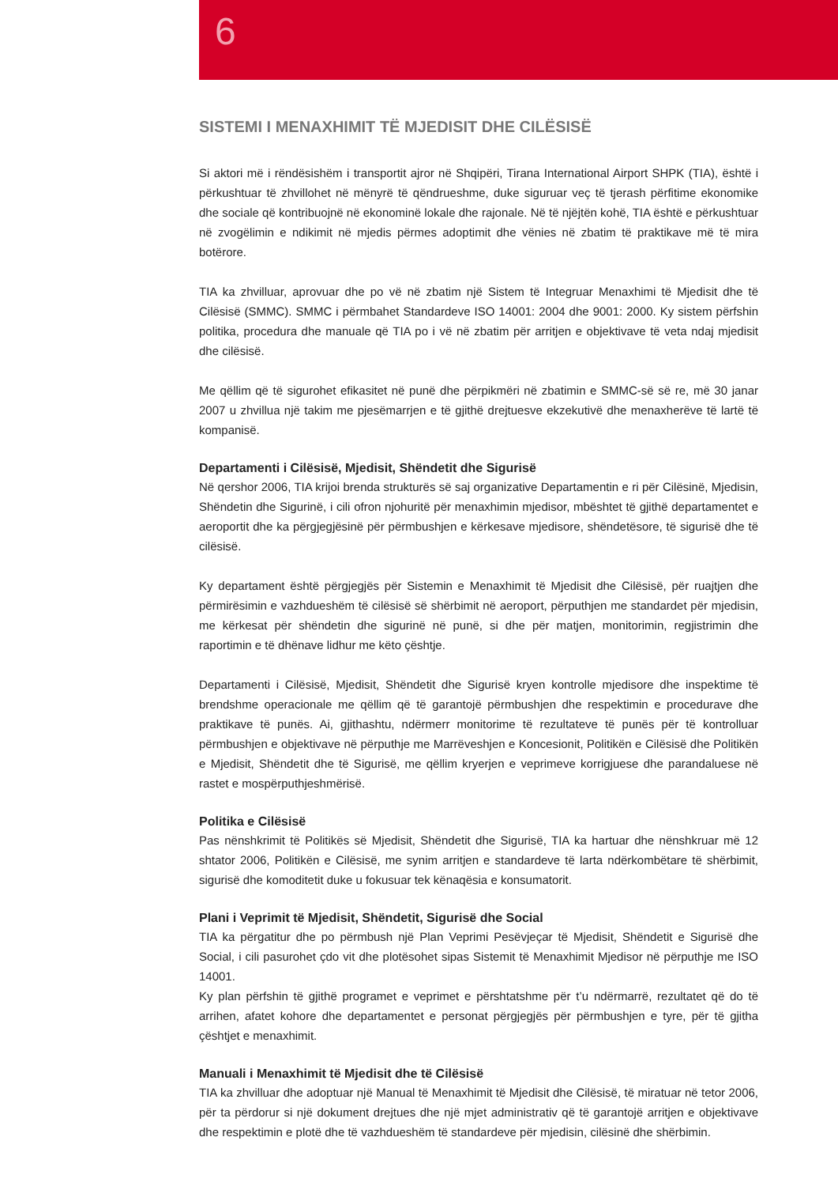6
SISTEMI I MENAXHIMIT TË MJEDISIT DHE CILËSISË
Si aktori më i rëndësishëm i transportit ajror në Shqipëri, Tirana International Airport SHPK (TIA), është i përkushtuar të zhvillohet në mënyrë të qëndrueshme, duke siguruar veç të tjerash përfitime ekonomike dhe sociale që kontribuojnë në ekonominë lokale dhe rajonale. Në të njëjtën kohë, TIA është e përkushtuar në zvogëlimin e ndikimit në mjedis përmes adoptimit dhe vënies në zbatim të praktikave më të mira botërore.
TIA ka zhvilluar, aprovuar dhe po vë në zbatim një Sistem të Integruar Menaxhimi të Mjedisit dhe të Cilësisë (SMMC). SMMC i përmbahet Standardeve ISO 14001: 2004 dhe 9001: 2000. Ky sistem përfshin politika, procedura dhe manuale që TIA po i vë në zbatim për arritjen e objektivave të veta ndaj mjedisit dhe cilësisë.
Me qëllim që të sigurohet efikasitet në punë dhe përpikmëri në zbatimin e SMMC-së së re, më 30 janar 2007 u zhvillua një takim me pjesëmarrjen e të gjithë drejtuesve ekzekutivë dhe menaxherëve të lartë të kompanisë.
Departamenti i Cilësisë, Mjedisit, Shëndetit dhe Sigurisë
Në qershor 2006, TIA krijoi brenda strukturës së saj organizative Departamentin e ri për Cilësinë, Mjedisin, Shëndetin dhe Sigurinë, i cili ofron njohuritë për menaxhimin mjedisor, mbështet të gjithë departamentet e aeroportit dhe ka përgjegjësinë për përmbushjen e kërkesave mjedisore, shëndetësore, të sigurisë dhe të cilësisë.
Ky departament është përgjegjës për Sistemin e Menaxhimit të Mjedisit dhe Cilësisë, për ruajtjen dhe përmirësimin e vazhdueshëm të cilësisë së shërbimit në aeroport, përputhjen me standardet për mjedisin, me kërkesat për shëndetin dhe sigurinë në punë, si dhe për matjen, monitorimin, regjistrimin dhe raportimin e të dhënave lidhur me këto çështje.
Departamenti i Cilësisë, Mjedisit, Shëndetit dhe Sigurisë kryen kontrolle mjedisore dhe inspektime të brendshme operacionale me qëllim që të garantojë përmbushjen dhe respektimin e procedurave dhe praktikave të punës. Ai, gjithashtu, ndërmerr monitorime të rezultateve të punës për të kontrolluar përmbushjen e objektivave në përputhje me Marrëveshjen e Koncesionit, Politikën e Cilësisë dhe Politikën e Mjedisit, Shëndetit dhe të Sigurisë, me qëllim kryerjen e veprimeve korrigjuese dhe parandaluese në rastet e mospërputhjeshmërisë.
Politika e Cilësisë
Pas nënshkrimit të Politikës së Mjedisit, Shëndetit dhe Sigurisë, TIA ka hartuar dhe nënshkruar më 12 shtator 2006, Politikën e Cilësisë, me synim arritjen e standardeve të larta ndërkombëtare të shërbimit, sigurisë dhe komoditetit duke u fokusuar tek kënaqësia e konsumatorit.
Plani i Veprimit të Mjedisit, Shëndetit, Sigurisë dhe Social
TIA ka përgatitur dhe po përmbush një Plan Veprimi Pesëvjeçar të Mjedisit, Shëndetit e Sigurisë dhe Social, i cili pasurohet çdo vit dhe plotësohet sipas Sistemit të Menaxhimit Mjedisor në përputhje me ISO 14001.
Ky plan përfshin të gjithë programet e veprimet e përshtatshme për t’u ndërmarrë, rezultatet që do të arrihen, afatet kohore dhe departamentet e personat përgjegjës për përmbushjen e tyre, për të gjitha çështjet e menaxhimit.
Manuali i Menaxhimit të Mjedisit dhe të Cilësisë
TIA ka zhvilluar dhe adoptuar një Manual të Menaxhimit të Mjedisit dhe Cilësisë, të miratuar në tetor 2006, për ta përdorur si një dokument drejtues dhe një mjet administrativ që të garantojë arritjen e objektivave dhe respektimin e plotë dhe të vazhdueshëm të standardeve për mjedisin, cilësinë dhe shërbimin.